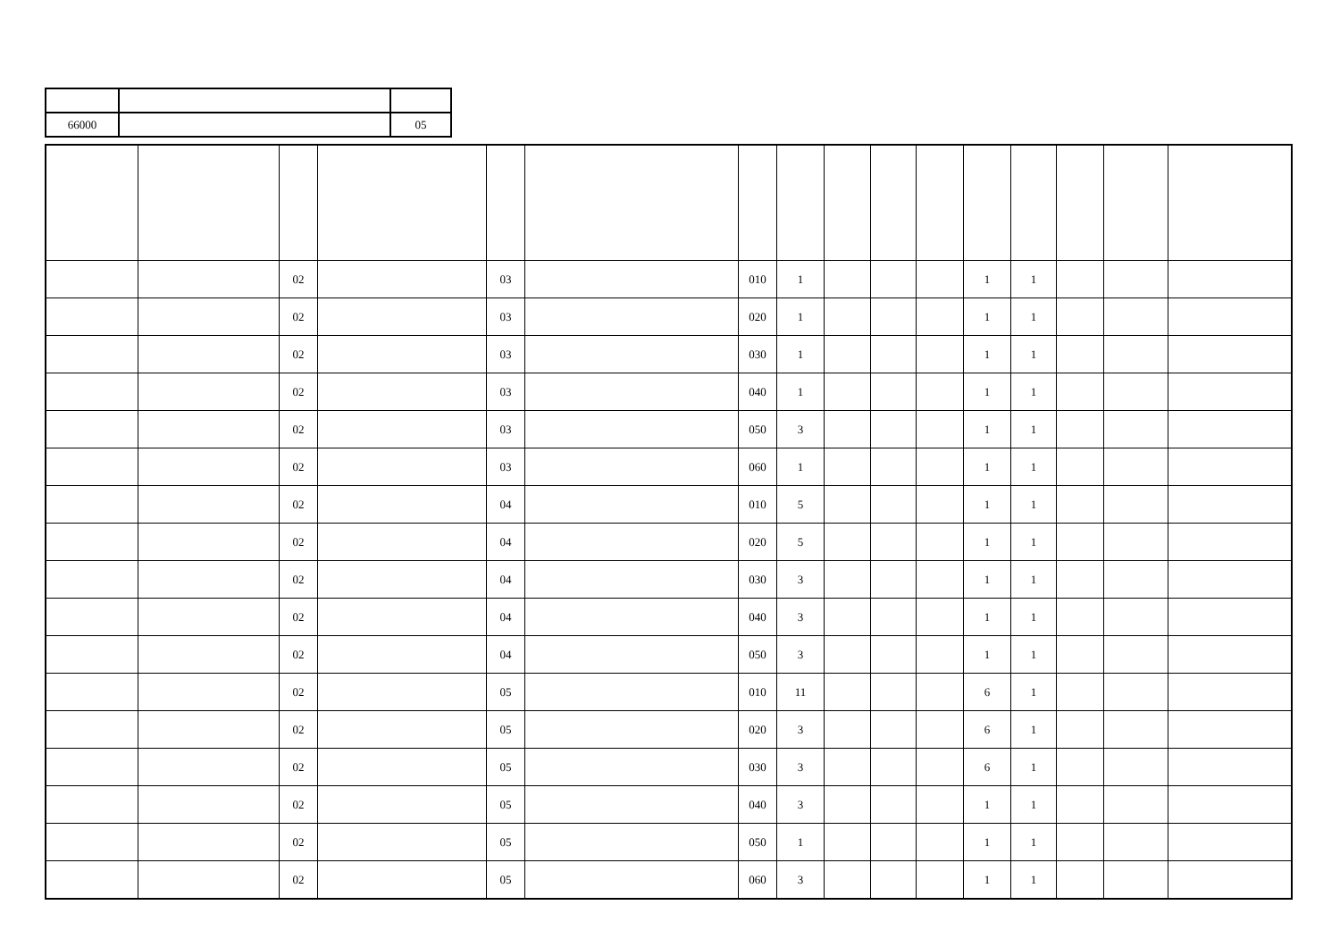| 66000 | | 05 |
| | | 02 | | 03 | | 010 | 1 | | | | 1 | 1 | | | |
| | | 02 | | 03 | | 020 | 1 | | | | 1 | 1 | | | |
| | | 02 | | 03 | | 030 | 1 | | | | 1 | 1 | | | |
| | | 02 | | 03 | | 040 | 1 | | | | 1 | 1 | | | |
| | | 02 | | 03 | | 050 | 3 | | | | 1 | 1 | | | |
| | | 02 | | 03 | | 060 | 1 | | | | 1 | 1 | | | |
| | | 02 | | 04 | | 010 | 5 | | | | 1 | 1 | | | |
| | | 02 | | 04 | | 020 | 5 | | | | 1 | 1 | | | |
| | | 02 | | 04 | | 030 | 3 | | | | 1 | 1 | | | |
| | | 02 | | 04 | | 040 | 3 | | | | 1 | 1 | | | |
| | | 02 | | 04 | | 050 | 3 | | | | 1 | 1 | | | |
| | | 02 | | 05 | | 010 | 11 | | | | 6 | 1 | | | |
| | | 02 | | 05 | | 020 | 3 | | | | 6 | 1 | | | |
| | | 02 | | 05 | | 030 | 3 | | | | 6 | 1 | | | |
| | | 02 | | 05 | | 040 | 3 | | | | 1 | 1 | | | |
| | | 02 | | 05 | | 050 | 1 | | | | 1 | 1 | | | |
| | | 02 | | 05 | | 060 | 3 | | | | 1 | 1 | | | |